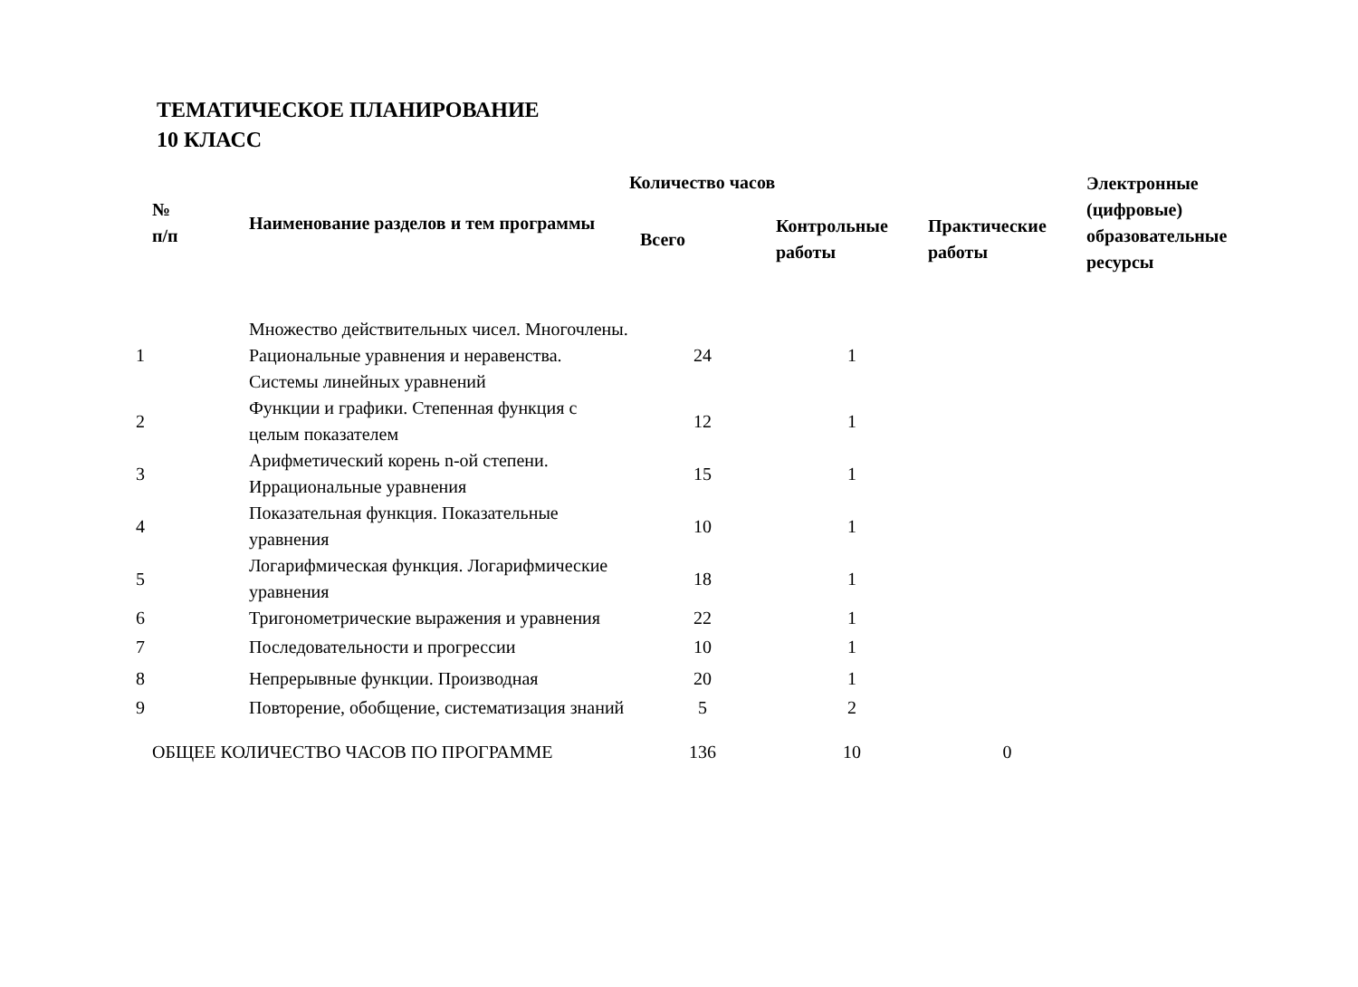ТЕМАТИЧЕСКОЕ ПЛАНИРОВАНИЕ
10 КЛАСС
| № п/п | Наименование разделов и тем программы | Количество часов | | | Электронные (цифровые) образовательные ресурсы |
| --- | --- | --- | --- | --- | --- |
| | | Всего | Контрольные работы | Практические работы | |
| 1 | Множество действительных чисел. Многочлены. Рациональные уравнения и неравенства. Системы линейных уравнений | 24 | 1 | | |
| 2 | Функции и графики. Степенная функция с целым показателем | 12 | 1 | | |
| 3 | Арифметический корень n-ой степени. Иррациональные уравнения | 15 | 1 | | |
| 4 | Показательная функция. Показательные уравнения | 10 | 1 | | |
| 5 | Логарифмическая функция. Логарифмические уравнения | 18 | 1 | | |
| 6 | Тригонометрические выражения и уравнения | 22 | 1 | | |
| 7 | Последовательности и прогрессии | 10 | 1 | | |
| 8 | Непрерывные функции. Производная | 20 | 1 | | |
| 9 | Повторение, обобщение, систематизация знаний | 5 | 2 | | |
| ОБЩЕЕ КОЛИЧЕСТВО ЧАСОВ ПО ПРОГРАММЕ | | 136 | 10 | 0 | |